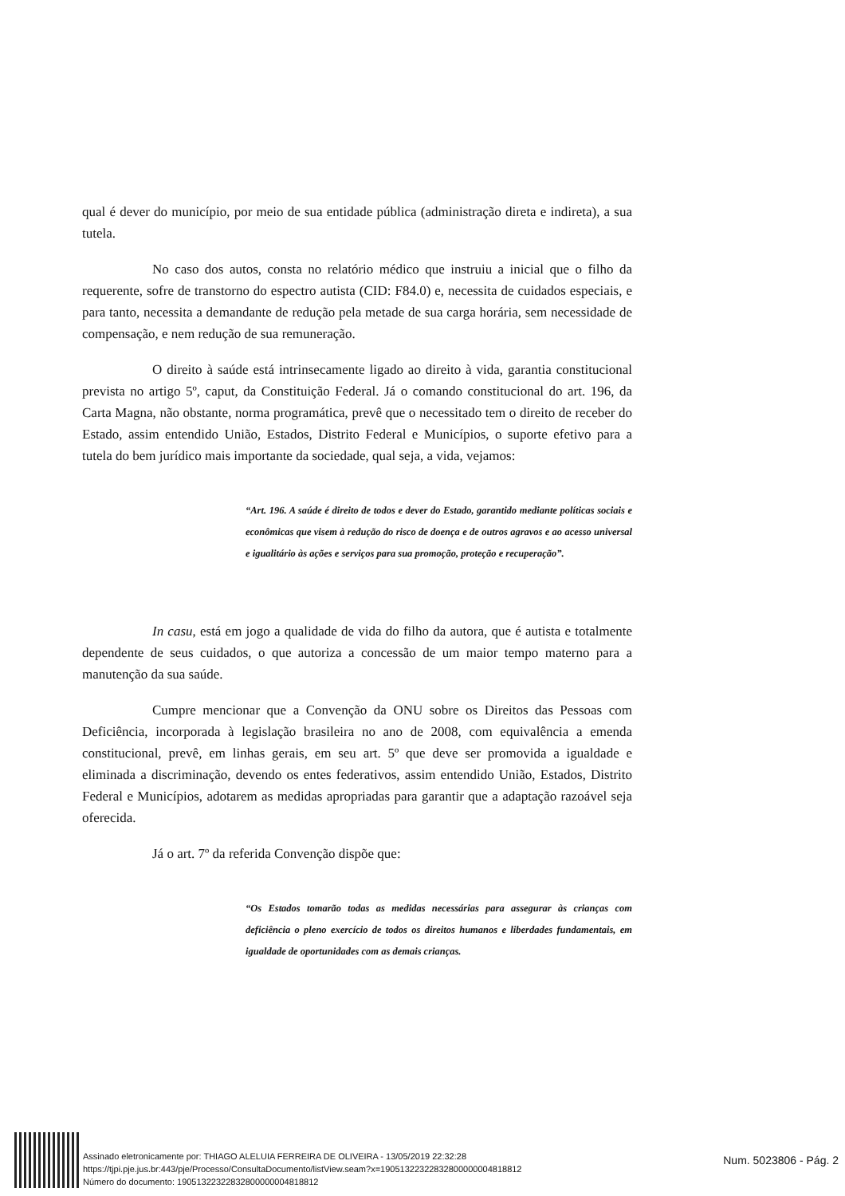qual é dever do município, por meio de sua entidade pública (administração direta e indireta), a sua tutela.
No caso dos autos, consta no relatório médico que instruiu a inicial que o filho da requerente, sofre de transtorno do espectro autista (CID: F84.0) e, necessita de cuidados especiais, e para tanto, necessita a demandante de redução pela metade de sua carga horária, sem necessidade de compensação, e nem redução de sua remuneração.
O direito à saúde está intrinsecamente ligado ao direito à vida, garantia constitucional prevista no artigo 5º, caput, da Constituição Federal. Já o comando constitucional do art. 196, da Carta Magna, não obstante, norma programática, prevê que o necessitado tem o direito de receber do Estado, assim entendido União, Estados, Distrito Federal e Municípios, o suporte efetivo para a tutela do bem jurídico mais importante da sociedade, qual seja, a vida, vejamos:
“Art. 196. A saúde é direito de todos e dever do Estado, garantido mediante políticas sociais e econômicas que visem à redução do risco de doença e de outros agravos e ao acesso universal e igualitário às ações e serviços para sua promoção, proteção e recuperação”.
In casu, está em jogo a qualidade de vida do filho da autora, que é autista e totalmente dependente de seus cuidados, o que autoriza a concessão de um maior tempo materno para a manutenção da sua saúde.
Cumpre mencionar que a Convenção da ONU sobre os Direitos das Pessoas com Deficiência, incorporada à legislação brasileira no ano de 2008, com equivalência a emenda constitucional, prevê, em linhas gerais, em seu art. 5º que deve ser promovida a igualdade e eliminada a discriminação, devendo os entes federativos, assim entendido União, Estados, Distrito Federal e Municípios, adotarem as medidas apropriadas para garantir que a adaptação razoável seja oferecida.
Já o art. 7º da referida Convenção dispõe que:
“Os Estados tomarão todas as medidas necessárias para assegurar às crianças com deficiência o pleno exercício de todos os direitos humanos e liberdades fundamentais, em igualdade de oportunidades com as demais crianças.
Assinado eletronicamente por: THIAGO ALELUIA FERREIRA DE OLIVEIRA - 13/05/2019 22:32:28
https://tjpi.pje.jus.br:443/pje/Processo/ConsultaDocumento/listView.seam?x=19051322322832800000004818812
Número do documento: 19051322322832800000004818812
Num. 5023806 - Pág. 2